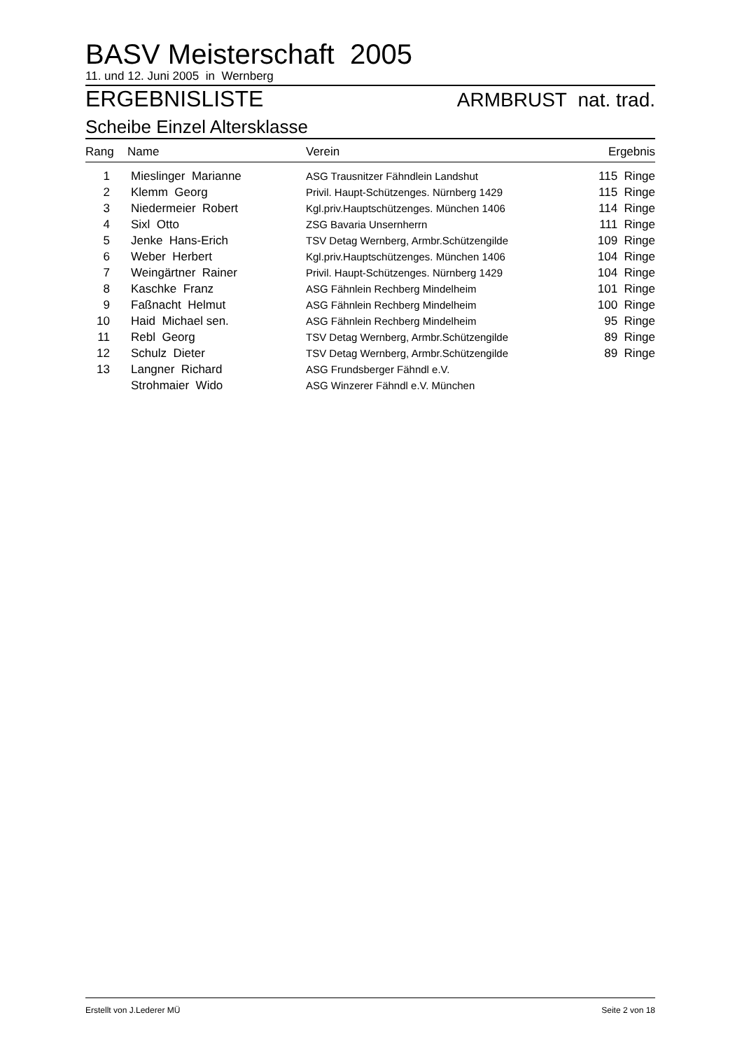BASV Meisterschaft 2005
11. und 12. Juni 2005 in Wernberg
ERGEBNISLISTE ARMBRUST nat. trad.
Scheibe Einzel Altersklasse
| Rang | Name | Verein | Ergebnis |
| --- | --- | --- | --- |
| 1 | Mieslinger Marianne | ASG Trausnitzer Fähndlein Landshut | 115 Ringe |
| 2 | Klemm Georg | Privil. Haupt-Schützenges. Nürnberg 1429 | 115 Ringe |
| 3 | Niedermeier Robert | Kgl.priv.Hauptschützenges. München 1406 | 114 Ringe |
| 4 | Sixl Otto | ZSG Bavaria Unsernherrn | 111 Ringe |
| 5 | Jenke Hans-Erich | TSV Detag Wernberg, Armbr.Schützengilde | 109 Ringe |
| 6 | Weber Herbert | Kgl.priv.Hauptschützenges. München 1406 | 104 Ringe |
| 7 | Weingärtner Rainer | Privil. Haupt-Schützenges. Nürnberg 1429 | 104 Ringe |
| 8 | Kaschke Franz | ASG Fähnlein Rechberg Mindelheim | 101 Ringe |
| 9 | Faßnacht Helmut | ASG Fähnlein Rechberg Mindelheim | 100 Ringe |
| 10 | Haid Michael sen. | ASG Fähnlein Rechberg Mindelheim | 95 Ringe |
| 11 | Rebl Georg | TSV Detag Wernberg, Armbr.Schützengilde | 89 Ringe |
| 12 | Schulz Dieter | TSV Detag Wernberg, Armbr.Schützengilde | 89 Ringe |
| 13 | Langner Richard | ASG Frundsberger Fähndl e.V. | |
| | Strohmaier Wido | ASG Winzerer Fähndl e.V. München | |
Erstellt von J.Lederer MÜ Seite 2 von 18